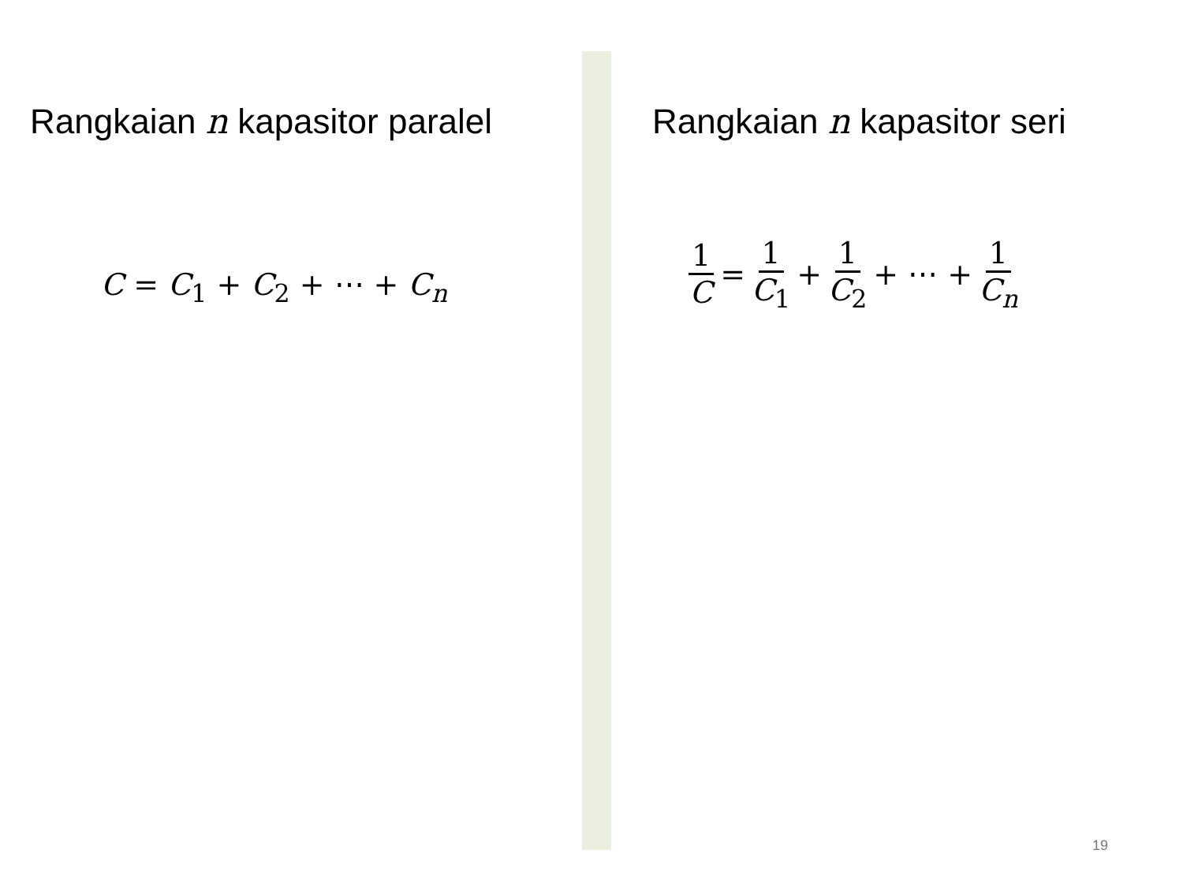Rangkaian n kapasitor paralel
C = C<sub>1</sub> + C<sub>2</sub> + ⋯ + C<sub>n</sub>
Rangkaian n kapasitor seri
1 C = 1 C<sub>1</sub> + 1 C<sub>2</sub> + ⋯ + 1 C<sub>n</sub>
19